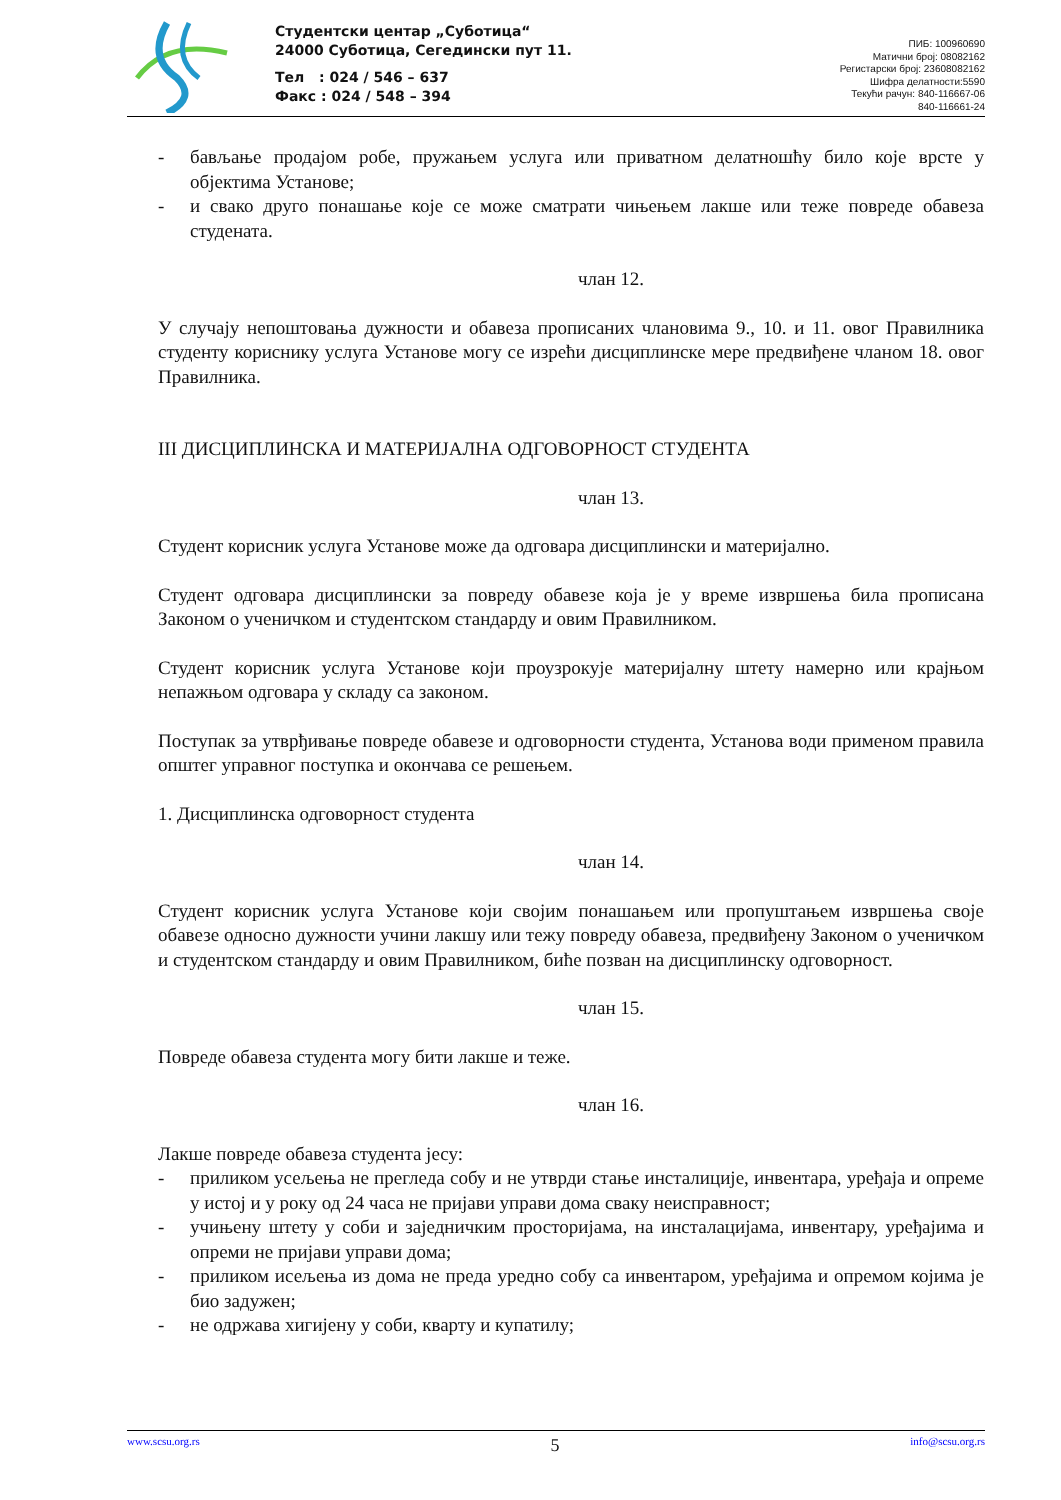Студентски центар „Суботица“
24000 Суботица, Сегедински пут 11.
Тел : 024 / 546 – 637
Факс : 024 / 548 – 394
ПИБ: 100960690
Матични број: 08082162
Регистарски број: 23608082162
Шифра делатности:5590
Текући рачун: 840-116667-06
840-116661-24
- бављање продајом робе, пружањем услуга или приватном делатношћу било које врсте у објектима Установе;
- и свако друго понашање које се може сматрати чињењем лакше или теже повреде обавеза студената.
члан 12.
У случају непоштовања дужности и обавеза прописаних члановима 9., 10. и 11. овог Правилника студенту кориснику услуга Установе могу се изрећи дисциплинске мере предвиђене чланом 18. овог Правилника.
III ДИСЦИПЛИНСКА И МАТЕРИЈАЛНА ОДГОВОРНОСТ СТУДЕНТА
члан 13.
Студент корисник услуга Установе може да одговара дисциплински и материјално.
Студент одговара дисциплински за повреду обавезе која је у време извршења била прописана Законом о ученичком и студентском стандарду и овим Правилником.
Студент корисник услуга Установе који проузрокује материјалну штету намерно или крајњом непажњом одговара у складу са законом.
Поступак за утврђивање повреде обавезе и одговорности студента, Установа води применом правила општег управног поступка и окончава се решењем.
1. Дисциплинска одговорност студента
члан 14.
Студент корисник услуга Установе који својим понашањем или пропуштањем извршења своје обавезе односно дужности учини лакшу или тежу повреду обавеза, предвиђену Законом о ученичком и студентском стандарду и овим Правилником, биће позван на дисциплинску одговорност.
члан 15.
Повреде обавеза студента могу бити лакше и теже.
члан 16.
Лакше повреде обавеза студента јесу:
- приликом усељења не прегледа собу и не утврди стање инсталиције, инвентара, уређаја и опреме у истој и у року од 24 часа не пријави управи дома сваку неисправност;
- учињену штету у соби и заједничким просторијама, на инсталацијама, инвентару, уређајима и опреми не пријави управи дома;
- приликом исељења из дома не преда уредно собу са инвентаром, уређајима и опремом којима је био задужен;
- не одржава хигијену у соби, кварту и купатилу;
www.scsu.org.rs 5 info@scsu.org.rs